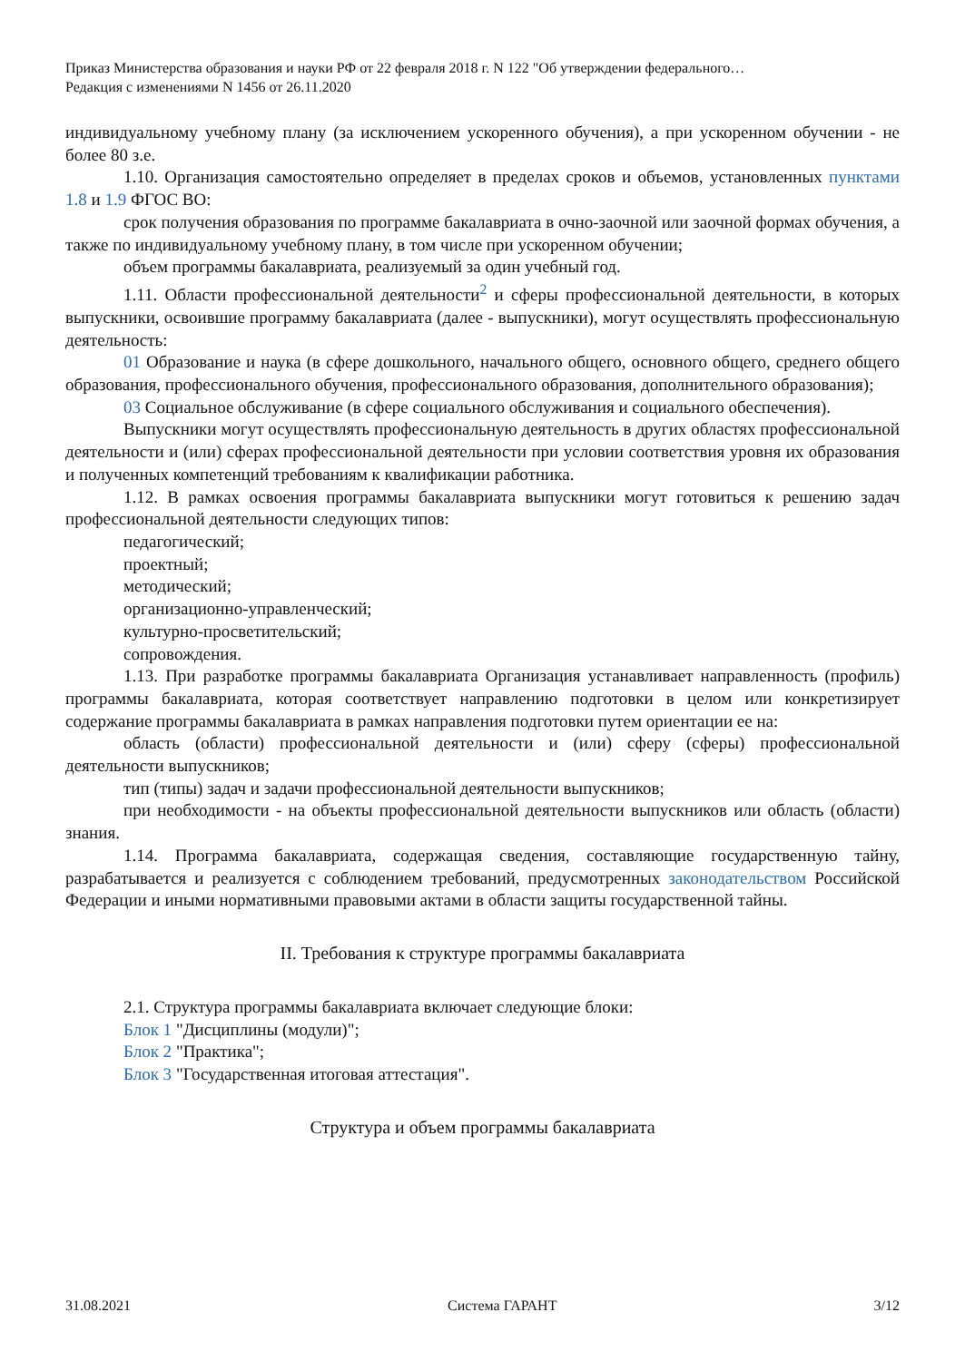Приказ Министерства образования и науки РФ от 22 февраля 2018 г. N 122 "Об утверждении федерального…
Редакция с изменениями N 1456 от 26.11.2020
индивидуальному учебному плану (за исключением ускоренного обучения), а при ускоренном обучении - не более 80 з.е.
1.10. Организация самостоятельно определяет в пределах сроков и объемов, установленных пунктами 1.8 и 1.9 ФГОС ВО:
срок получения образования по программе бакалавриата в очно-заочной или заочной формах обучения, а также по индивидуальному учебному плану, в том числе при ускоренном обучении;
объем программы бакалавриата, реализуемый за один учебный год.
1.11. Области профессиональной деятельности<sup>2</sup> и сферы профессиональной деятельности, в которых выпускники, освоившие программу бакалавриата (далее - выпускники), могут осуществлять профессиональную деятельность:
01 Образование и наука (в сфере дошкольного, начального общего, основного общего, среднего общего образования, профессионального обучения, профессионального образования, дополнительного образования);
03 Социальное обслуживание (в сфере социального обслуживания и социального обеспечения).
Выпускники могут осуществлять профессиональную деятельность в других областях профессиональной деятельности и (или) сферах профессиональной деятельности при условии соответствия уровня их образования и полученных компетенций требованиям к квалификации работника.
1.12. В рамках освоения программы бакалавриата выпускники могут готовиться к решению задач профессиональной деятельности следующих типов:
педагогический;
проектный;
методический;
организационно-управленческий;
культурно-просветительский;
сопровождения.
1.13. При разработке программы бакалавриата Организация устанавливает направленность (профиль) программы бакалавриата, которая соответствует направлению подготовки в целом или конкретизирует содержание программы бакалавриата в рамках направления подготовки путем ориентации ее на:
область (области) профессиональной деятельности и (или) сферу (сферы) профессиональной деятельности выпускников;
тип (типы) задач и задачи профессиональной деятельности выпускников;
при необходимости - на объекты профессиональной деятельности выпускников или область (области) знания.
1.14. Программа бакалавриата, содержащая сведения, составляющие государственную тайну, разрабатывается и реализуется с соблюдением требований, предусмотренных законодательством Российской Федерации и иными нормативными правовыми актами в области защиты государственной тайны.
II. Требования к структуре программы бакалавриата
2.1. Структура программы бакалавриата включает следующие блоки:
Блок 1 "Дисциплины (модули)";
Блок 2 "Практика";
Блок 3 "Государственная итоговая аттестация".
Структура и объем программы бакалавриата
31.08.2021 Система ГАРАНТ 3/12